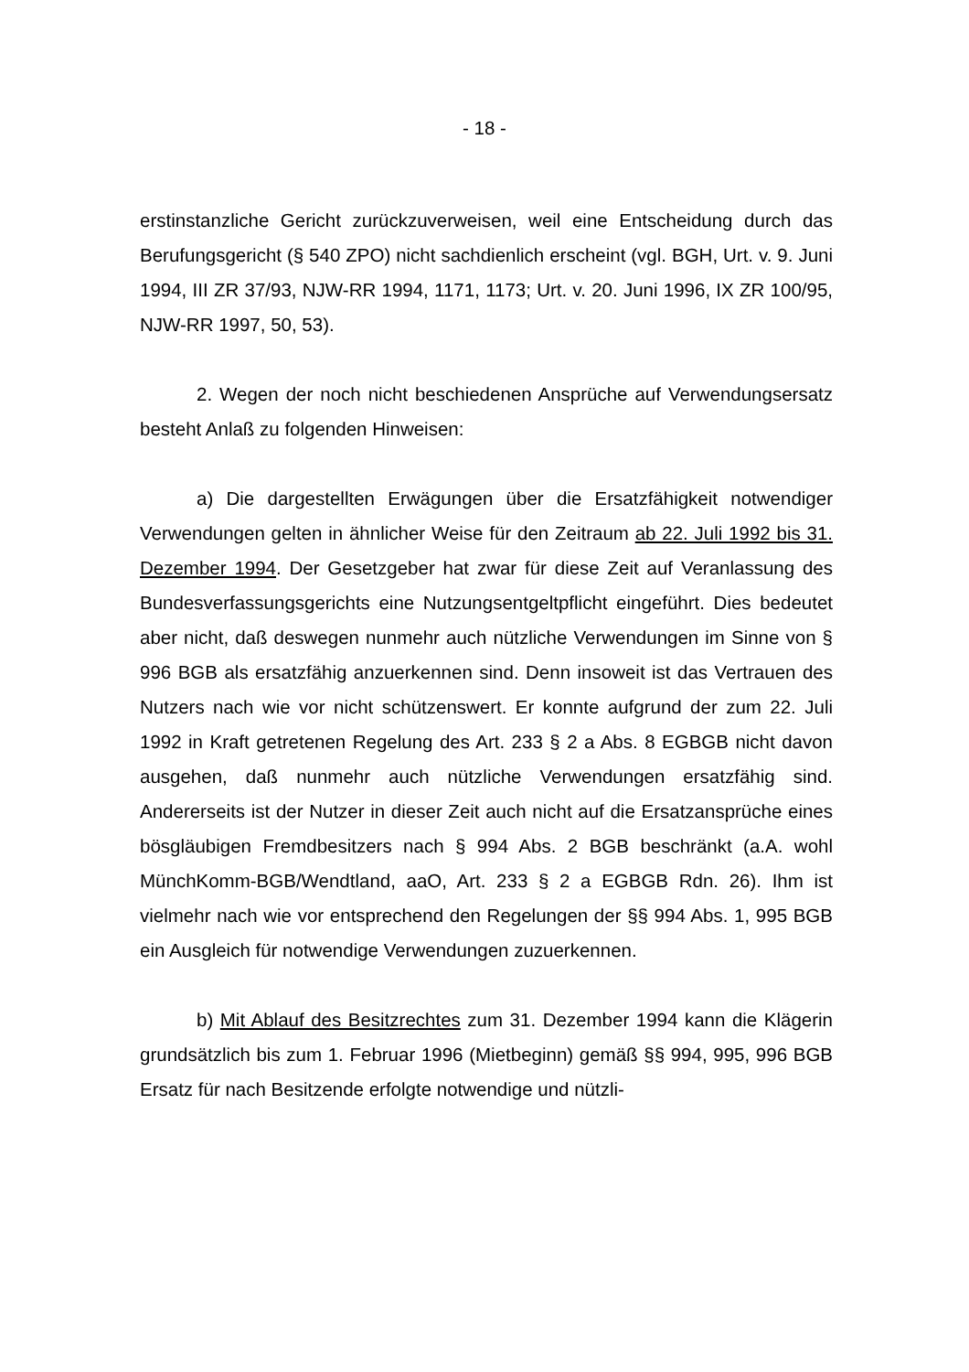- 18 -
erstinstanzliche Gericht zurückzuverweisen, weil eine Entscheidung durch das Berufungsgericht (§ 540 ZPO) nicht sachdienlich erscheint (vgl. BGH, Urt. v. 9. Juni 1994, III ZR 37/93, NJW-RR 1994, 1171, 1173; Urt. v. 20. Juni 1996, IX ZR 100/95, NJW-RR 1997, 50, 53).
2. Wegen der noch nicht beschiedenen Ansprüche auf Verwendungsersatz besteht Anlaß zu folgenden Hinweisen:
a) Die dargestellten Erwägungen über die Ersatzfähigkeit notwendiger Verwendungen gelten in ähnlicher Weise für den Zeitraum ab 22. Juli 1992 bis 31. Dezember 1994. Der Gesetzgeber hat zwar für diese Zeit auf Veranlassung des Bundesverfassungsgerichts eine Nutzungsentgeltpflicht eingeführt. Dies bedeutet aber nicht, daß deswegen nunmehr auch nützliche Verwendungen im Sinne von § 996 BGB als ersatzfähig anzuerkennen sind. Denn insoweit ist das Vertrauen des Nutzers nach wie vor nicht schützenswert. Er konnte aufgrund der zum 22. Juli 1992 in Kraft getretenen Regelung des Art. 233 § 2 a Abs. 8 EGBGB nicht davon ausgehen, daß nunmehr auch nützliche Verwendungen ersatzfähig sind. Andererseits ist der Nutzer in dieser Zeit auch nicht auf die Ersatzansprüche eines bösgläubigen Fremdbesitzers nach § 994 Abs. 2 BGB beschränkt (a.A. wohl MünchKomm-BGB/Wendtland, aaO, Art. 233 § 2 a EGBGB Rdn. 26). Ihm ist vielmehr nach wie vor entsprechend den Regelungen der §§ 994 Abs. 1, 995 BGB ein Ausgleich für notwendige Verwendungen zuzuerkennen.
b) Mit Ablauf des Besitzrechtes zum 31. Dezember 1994 kann die Klägerin grundsätzlich bis zum 1. Februar 1996 (Mietbeginn) gemäß §§ 994, 995, 996 BGB Ersatz für nach Besitzende erfolgte notwendige und nützli-